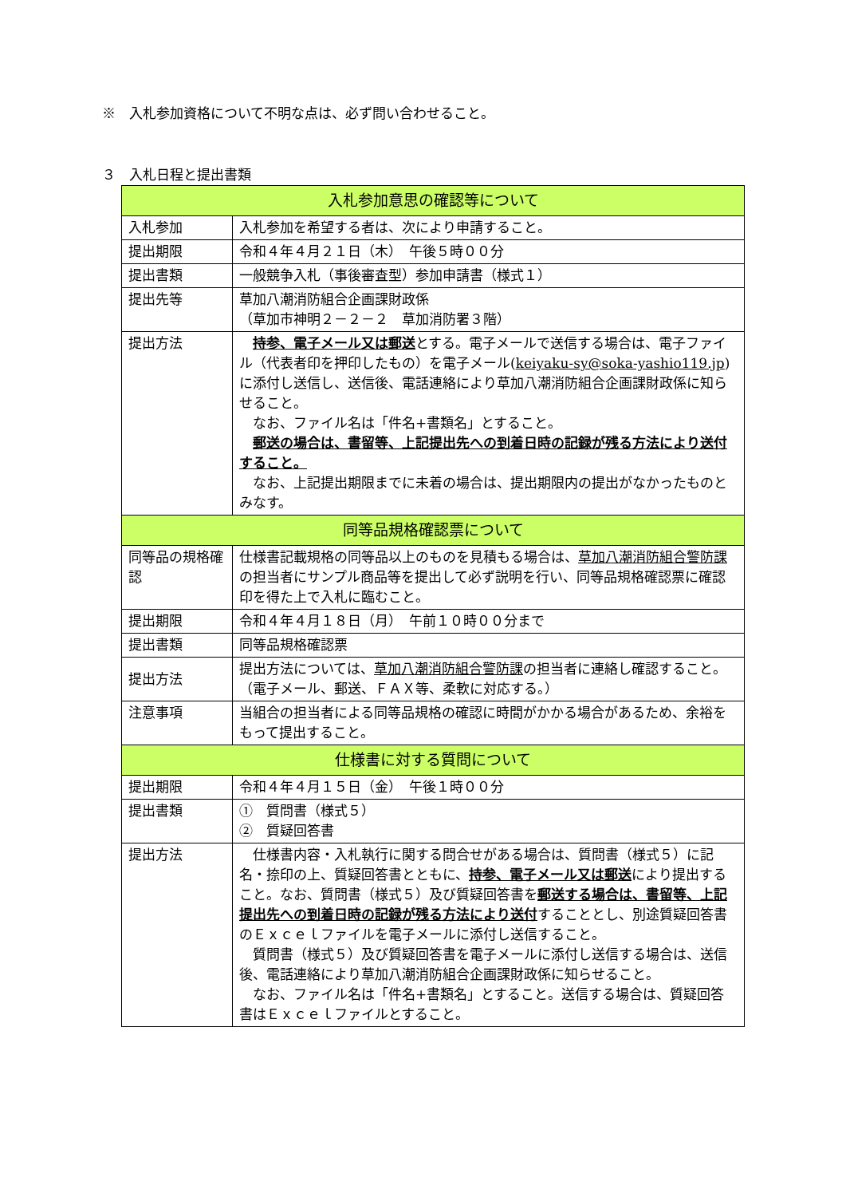※　入札参加資格について不明な点は、必ず問い合わせること。
３　入札日程と提出書類
| 入札参加意思の確認等について | |
| --- | --- |
| 入札参加 | 入札参加を希望する者は、次により申請すること。 |
| 提出期限 | 令和４年４月２１日（木） 午後５時００分 |
| 提出書類 | 一般競争入札（事後審査型）参加申請書（様式１） |
| 提出先等 | 草加八潮消防組合企画課財政係 （草加市神明２－２－２ 草加消防署３階） |
| 提出方法 | 持参、電子メール又は郵送 とする。電子メールで送信する場合は、電子ファイル（代表者印を押印したもの）を電子メール( keiyaku-sy@soka-yashio119.jp )に添付し送信し、送信後、電話連絡により草加八潮消防組合企画課財政係に知らせること。 なお、ファイル名は「件名+書類名」とすること。 郵送の場合は、書留等、上記提出先への到着日時の記録が残る方法により送付すること。 なお、上記提出期限までに未着の場合は、提出期限内の提出がなかったものとみなす。 |
| 同等品規格確認票について | |
| 同等品の規格確認 | 仕様書記載規格の同等品以上のものを見積もる場合は、 草加八潮消防組合警防課 の担当者にサンプル商品等を提出して必ず説明を行い、同等品規格確認票に確認印を得た上で入札に臨むこと。 |
| 提出期限 | 令和４年４月１８日（月） 午前１０時００分まで |
| 提出書類 | 同等品規格確認票 |
| 提出方法 | 提出方法については、 草加八潮消防組合警防課 の担当者に連絡し確認すること。（電子メール、郵送、ＦＡＸ等、柔軟に対応する。） |
| 注意事項 | 当組合の担当者による同等品規格の確認に時間がかかる場合があるため、余裕をもって提出すること。 |
| 仕様書に対する質問について | |
| 提出期限 | 令和４年４月１５日（金） 午後１時００分 |
| 提出書類 | ① 質問書（様式５） ② 質疑回答書 |
| 提出方法 | 仕様書内容・入札執行に関する問合せがある場合は、質問書（様式５）に記名・捺印の上、質疑回答書とともに、 持参、電子メール又は郵送 により提出すること。なお、質問書（様式５）及び質疑回答書を 郵送する場合は、書留等、上記提出先への到着日時の記録が残る方法により送付 することとし、別途質疑回答書のＥｘｃｅｌファイルを電子メールに添付し送信すること。 質問書（様式５）及び質疑回答書を電子メールに添付し送信する場合は、送信後、電話連絡により草加八潮消防組合企画課財政係に知らせること。 なお、ファイル名は「件名+書類名」とすること。送信する場合は、質疑回答書はＥｘｃｅｌファイルとすること。 |